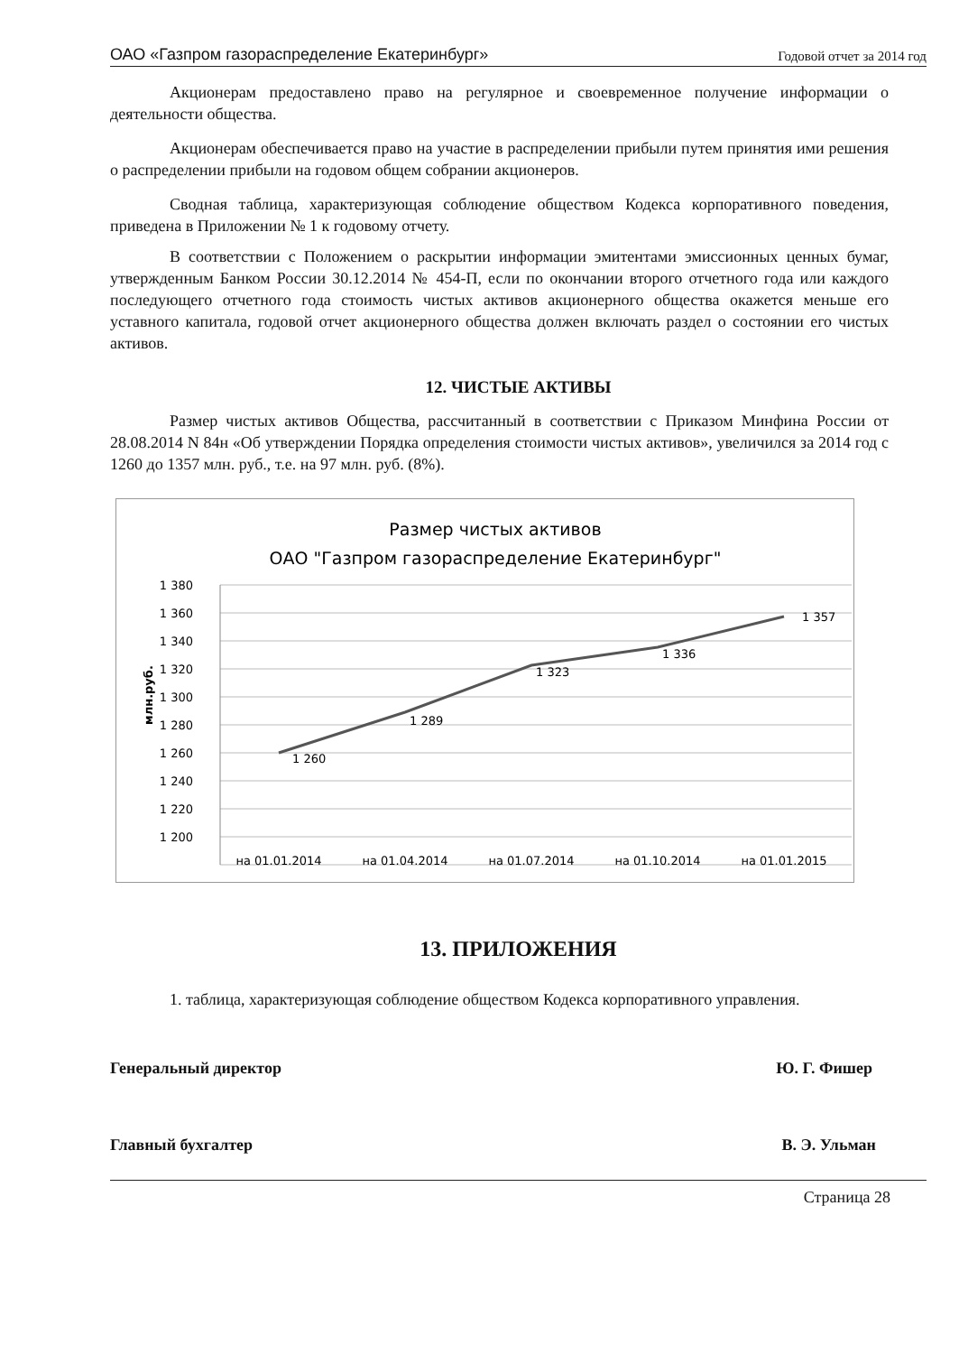ОАО «Газпром газораспределение Екатеринбург» Годовой отчет за 2014 год
Акционерам предоставлено право на регулярное и своевременное получение информации о деятельности общества.
Акционерам обеспечивается право на участие в распределении прибыли путем принятия ими решения о распределении прибыли на годовом общем собрании акционеров.
Сводная таблица, характеризующая соблюдение обществом Кодекса корпоративного поведения, приведена в Приложении № 1 к годовому отчету.
В соответствии с Положением о раскрытии информации эмитентами эмиссионных ценных бумаг, утвержденным Банком России 30.12.2014 № 454-П, если по окончании второго отчетного года или каждого последующего отчетного года стоимость чистых активов акционерного общества окажется меньше его уставного капитала, годовой отчет акционерного общества должен включать раздел о состоянии его чистых активов.
12. ЧИСТЫЕ АКТИВЫ
Размер чистых активов Общества, рассчитанный в соответствии с Приказом Минфина России от 28.08.2014 N 84н «Об утверждении Порядка определения стоимости чистых активов», увеличился за 2014 год с 1260 до 1357 млн. руб., т.е. на 97 млн. руб. (8%).
Размер чистых активов
ОАО "Газпром газораспределение Екатеринбург"
1 380
1 360
1 340
1 320
1 300
1 280
1 260
1 240
1 220
1 200
млн.руб.
1 260
1 289
1 323
1 336
1 357
на 01.01.2014
на 01.04.2014
на 01.07.2014
на 01.10.2014
на 01.01.2015
13. ПРИЛОЖЕНИЯ
1. таблица, характеризующая соблюдение обществом Кодекса корпоративного управления.
Генеральный директор Ю. Г. Фишер
Главный бухгалтер В. Э. Ульман
Страница 28